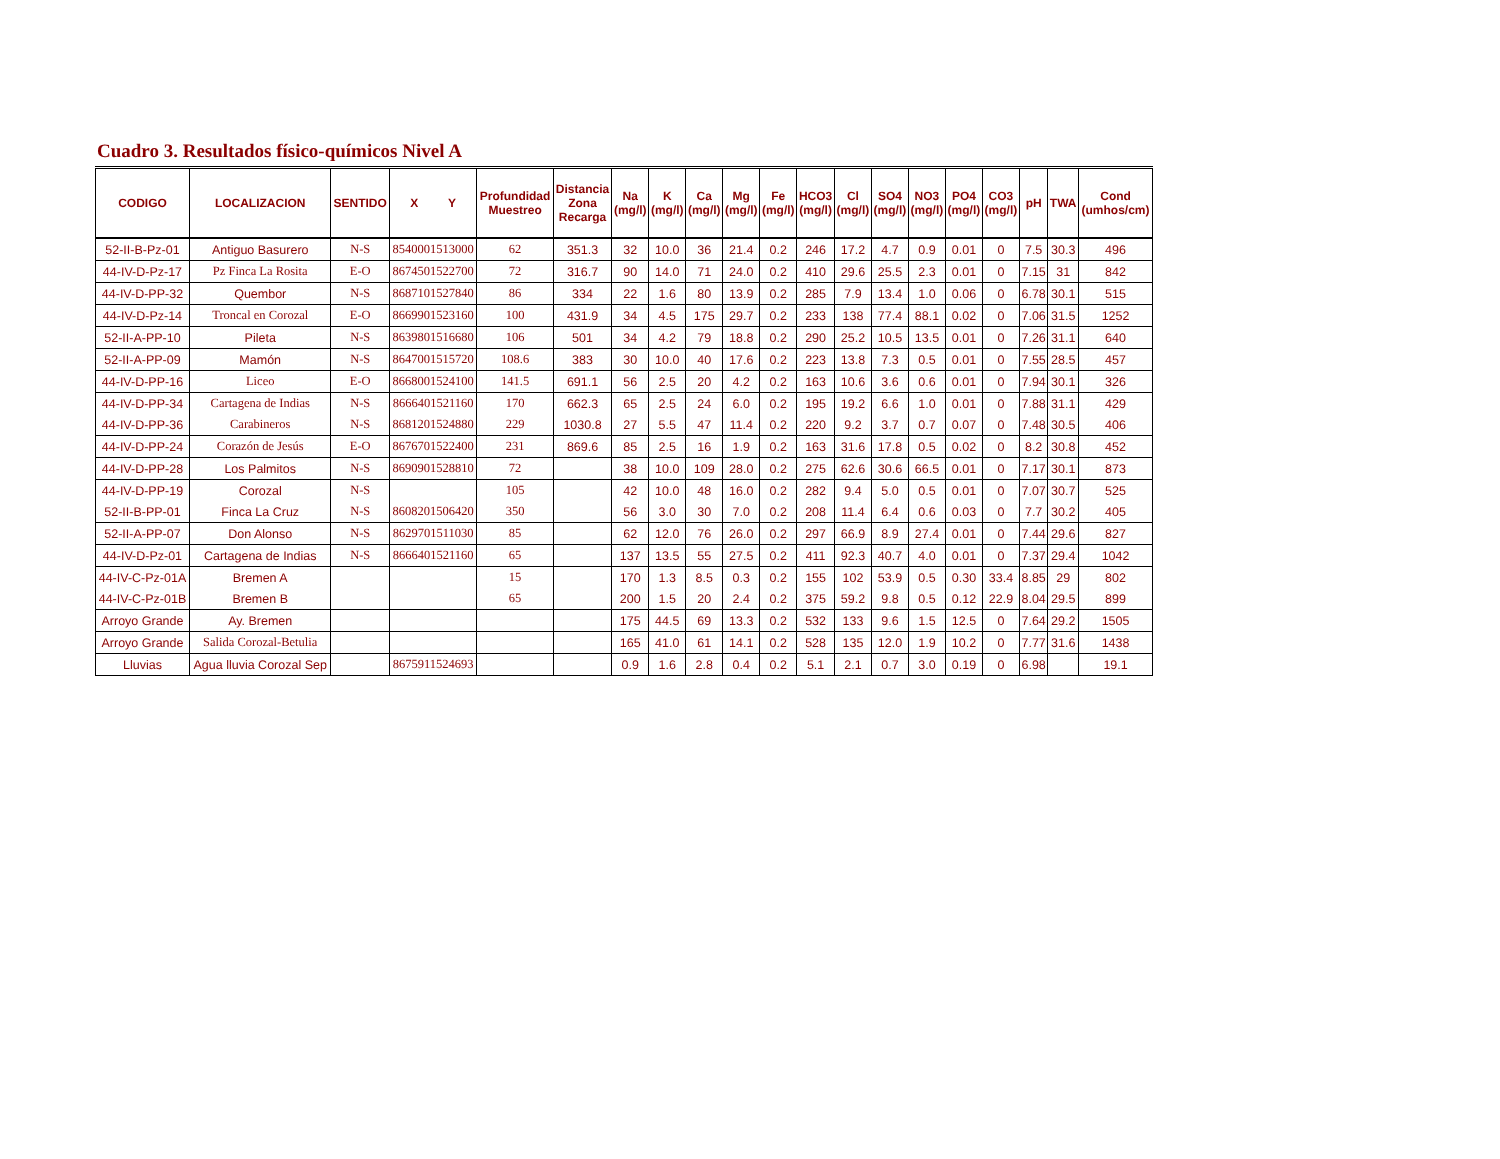Cuadro 3. Resultados físico-químicos Nivel A
| CODIGO | LOCALIZACION | SENTIDO | X Y | Profundidad Muestreo | Distancia Zona Recarga | Na (mg/l) | K (mg/l) | Ca (mg/l) | Mg (mg/l) | Fe (mg/l) | HCO3 (mg/l) | Cl (mg/l) | SO4 (mg/l) | NO3 (mg/l) | PO4 (mg/l) | CO3 (mg/l) | pH | TWA | Cond (umhos/cm) |
| --- | --- | --- | --- | --- | --- | --- | --- | --- | --- | --- | --- | --- | --- | --- | --- | --- | --- | --- | --- |
| 52-II-B-Pz-01 | Antiguo Basurero | N-S | 8540001513000 | 62 | 351.3 | 32 | 10.0 | 36 | 21.4 | 0.2 | 246 | 17.2 | 4.7 | 0.9 | 0.01 | 0 | 7.5 | 30.3 | 496 |
| 44-IV-D-Pz-17 | Pz Finca La Rosita | E-O | 8674501522700 | 72 | 316.7 | 90 | 14.0 | 71 | 24.0 | 0.2 | 410 | 29.6 | 25.5 | 2.3 | 0.01 | 0 | 7.15 | 31 | 842 |
| 44-IV-D-PP-32 | Quembor | N-S | 8687101527840 | 86 | 334 | 22 | 1.6 | 80 | 13.9 | 0.2 | 285 | 7.9 | 13.4 | 1.0 | 0.06 | 0 | 6.78 | 30.1 | 515 |
| 44-IV-D-Pz-14 | Troncal en Corozal | E-O | 8669901523160 | 100 | 431.9 | 34 | 4.5 | 175 | 29.7 | 0.2 | 233 | 138 | 77.4 | 88.1 | 0.02 | 0 | 7.06 | 31.5 | 1252 |
| 52-II-A-PP-10 | Pileta | N-S | 8639801516680 | 106 | 501 | 34 | 4.2 | 79 | 18.8 | 0.2 | 290 | 25.2 | 10.5 | 13.5 | 0.01 | 0 | 7.26 | 31.1 | 640 |
| 52-II-A-PP-09 | Mamón | N-S | 8647001515720 | 108.6 | 383 | 30 | 10.0 | 40 | 17.6 | 0.2 | 223 | 13.8 | 7.3 | 0.5 | 0.01 | 0 | 7.55 | 28.5 | 457 |
| 44-IV-D-PP-16 | Liceo | E-O | 8668001524100 | 141.5 | 691.1 | 56 | 2.5 | 20 | 4.2 | 0.2 | 163 | 10.6 | 3.6 | 0.6 | 0.01 | 0 | 7.94 | 30.1 | 326 |
| 44-IV-D-PP-34 | Cartagena de Indias | N-S | 8666401521160 | 170 | 662.3 | 65 | 2.5 | 24 | 6.0 | 0.2 | 195 | 19.2 | 6.6 | 1.0 | 0.01 | 0 | 7.88 | 31.1 | 429 |
| 44-IV-D-PP-36 | Carabineros | N-S | 8681201524880 | 229 | 1030.8 | 27 | 5.5 | 47 | 11.4 | 0.2 | 220 | 9.2 | 3.7 | 0.7 | 0.07 | 0 | 7.48 | 30.5 | 406 |
| 44-IV-D-PP-24 | Corazón de Jesús | E-O | 8676701522400 | 231 | 869.6 | 85 | 2.5 | 16 | 1.9 | 0.2 | 163 | 31.6 | 17.8 | 0.5 | 0.02 | 0 | 8.2 | 30.8 | 452 |
| 44-IV-D-PP-28 | Los Palmitos | N-S | 8690901528810 | 72 | | 38 | 10.0 | 109 | 28.0 | 0.2 | 275 | 62.6 | 30.6 | 66.5 | 0.01 | 0 | 7.17 | 30.1 | 873 |
| 44-IV-D-PP-19 | Corozal | N-S | | 105 | | 42 | 10.0 | 48 | 16.0 | 0.2 | 282 | 9.4 | 5.0 | 0.5 | 0.01 | 0 | 7.07 | 30.7 | 525 |
| 52-II-B-PP-01 | Finca La Cruz | N-S | 8608201506420 | 350 | | 56 | 3.0 | 30 | 7.0 | 0.2 | 208 | 11.4 | 6.4 | 0.6 | 0.03 | 0 | 7.7 | 30.2 | 405 |
| 52-II-A-PP-07 | Don Alonso | N-S | 8629701511030 | 85 | | 62 | 12.0 | 76 | 26.0 | 0.2 | 297 | 66.9 | 8.9 | 27.4 | 0.01 | 0 | 7.44 | 29.6 | 827 |
| 44-IV-D-Pz-01 | Cartagena de Indias | N-S | 8666401521160 | 65 | | 137 | 13.5 | 55 | 27.5 | 0.2 | 411 | 92.3 | 40.7 | 4.0 | 0.01 | 0 | 7.37 | 29.4 | 1042 |
| 44-IV-C-Pz-01A | Bremen A | | | 15 | | 170 | 1.3 | 8.5 | 0.3 | 0.2 | 155 | 102 | 53.9 | 0.5 | 0.30 | 33.4 | 8.85 | 29 | 802 |
| 44-IV-C-Pz-01B | Bremen B | | | 65 | | 200 | 1.5 | 20 | 2.4 | 0.2 | 375 | 59.2 | 9.8 | 0.5 | 0.12 | 22.9 | 8.04 | 29.5 | 899 |
| Arroyo Grande | Ay. Bremen | | | | | 175 | 44.5 | 69 | 13.3 | 0.2 | 532 | 133 | 9.6 | 1.5 | 12.5 | 0 | 7.64 | 29.2 | 1505 |
| Arroyo Grande | Salida Corozal-Betulia | | | | | 165 | 41.0 | 61 | 14.1 | 0.2 | 528 | 135 | 12.0 | 1.9 | 10.2 | 0 | 7.77 | 31.6 | 1438 |
| Lluvias | Agua lluvia Corozal Sep | | 8675911524693 | | | 0.9 | 1.6 | 2.8 | 0.4 | 0.2 | 5.1 | 2.1 | 0.7 | 3.0 | 0.19 | 0 | 6.98 | | 19.1 |